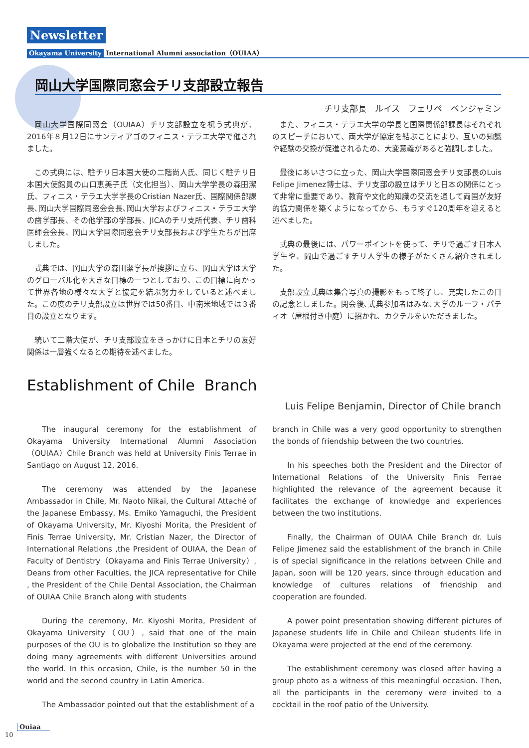Newsletter
Okayama University International Alumni association（OUIAA）
岡山大学国際同窓会チリ支部設立報告
チリ支部長　ルイス　フェリペ　ベンジャミン
岡山大学国際同窓会（OUIAA）チリ支部設立を祝う式典が、2016年８月12日にサンティアゴのフィニス・テラエ大学で催されました。
この式典には、駐チリ日本国大使の二階尚人氏、同じく駐チリ日本国大使館員の山口恵美子氏（文化担当）、岡山大学学長の森田潔氏、フィニス・テラエ大学学長のCristian Nazer氏、国際関係部課長､岡山大学国際同窓会会長､岡山大学およびフィニス・テラエ大学の歯学部長、その他学部の学部長、JICAのチリ支所代表、チリ歯科医師会会長、岡山大学国際同窓会チリ支部長および学生たちが出席しました。
式典では、岡山大学の森田潔学長が挨拶に立ち、岡山大学は大学のグローバル化を大きな目標の一つとしており、この目標に向かって世界各地の様々な大学と協定を結ぶ努力をしていると述べました。この度のチリ支部設立は世界では50番目、中南米地域では３番目の設立となります。
続いて二階大使が、チリ支部設立をきっかけに日本とチリの友好関係は一層強くなるとの期待を述べました。
また、フィニス・テラエ大学の学長と国際関係部課長はそれぞれのスピーチにおいて、両大学が協定を結ぶことにより、互いの知識や経験の交換が促進されるため、大変意義があると強調しました。
最後にあいさつに立った、岡山大学国際同窓会チリ支部長のLuis Felipe Jimenez博士は、チリ支部の設立はチリと日本の関係にとって非常に重要であり、教育や文化的知識の交流を通して両国が友好的協力関係を築くようになってから、もうすぐ120周年を迎えると述べました。
式典の最後には、パワーポイントを使って、チリで過ごす日本人学生や、岡山で過ごすチリ人学生の様子がたくさん紹介されました。
支部設立式典は集合写真の撮影をもって終了し、充実したこの日の記念としました。閉会後､式典参加者はみな､大学のルーフ・パティオ（屋根付き中庭）に招かれ、カクテルをいただきました。
Establishment of Chile Branch
Luis Felipe Benjamin, Director of Chile branch
The inaugural ceremony for the establishment of Okayama University International Alumni Association（OUIAA）Chile Branch was held at University Finis Terrae in Santiago on August 12, 2016.
The ceremony was attended by the Japanese Ambassador in Chile, Mr. Naoto Nikai, the Cultural Attaché of the Japanese Embassy, Ms. Emiko Yamaguchi, the President of Okayama University, Mr. Kiyoshi Morita, the President of Finis Terrae University, Mr. Cristian Nazer, the Director of International Relations ,the President of OUIAA, the Dean of Faculty of Dentistry（Okayama and Finis Terrae University）, Deans from other Faculties, the JICA representative for Chile , the President of the Chile Dental Association, the Chairman of OUIAA Chile Branch along with students
During the ceremony, Mr. Kiyoshi Morita, President of Okayama University（OU）, said that one of the main purposes of the OU is to globalize the Institution so they are doing many agreements with different Universities around the world. In this occasion, Chile, is the number 50 in the world and the second country in Latin America.
The Ambassador pointed out that the establishment of a
branch in Chile was a very good opportunity to strengthen the bonds of friendship between the two countries.
In his speeches both the President and the Director of International Relations of the University Finis Ferrae highlighted the relevance of the agreement because it facilitates the exchange of knowledge and experiences between the two institutions.
Finally, the Chairman of OUIAA Chile Branch dr. Luis Felipe Jimenez said the establishment of the branch in Chile is of special significance in the relations between Chile and Japan, soon will be 120 years, since through education and knowledge of cultures relations of friendship and cooperation are founded.
A power point presentation showing different pictures of Japanese students life in Chile and Chilean students life in Okayama were projected at the end of the ceremony.
The establishment ceremony was closed after having a group photo as a witness of this meaningful occasion. Then, all the participants in the ceremony were invited to a cocktail in the roof patio of the University.
Ouiaa
10